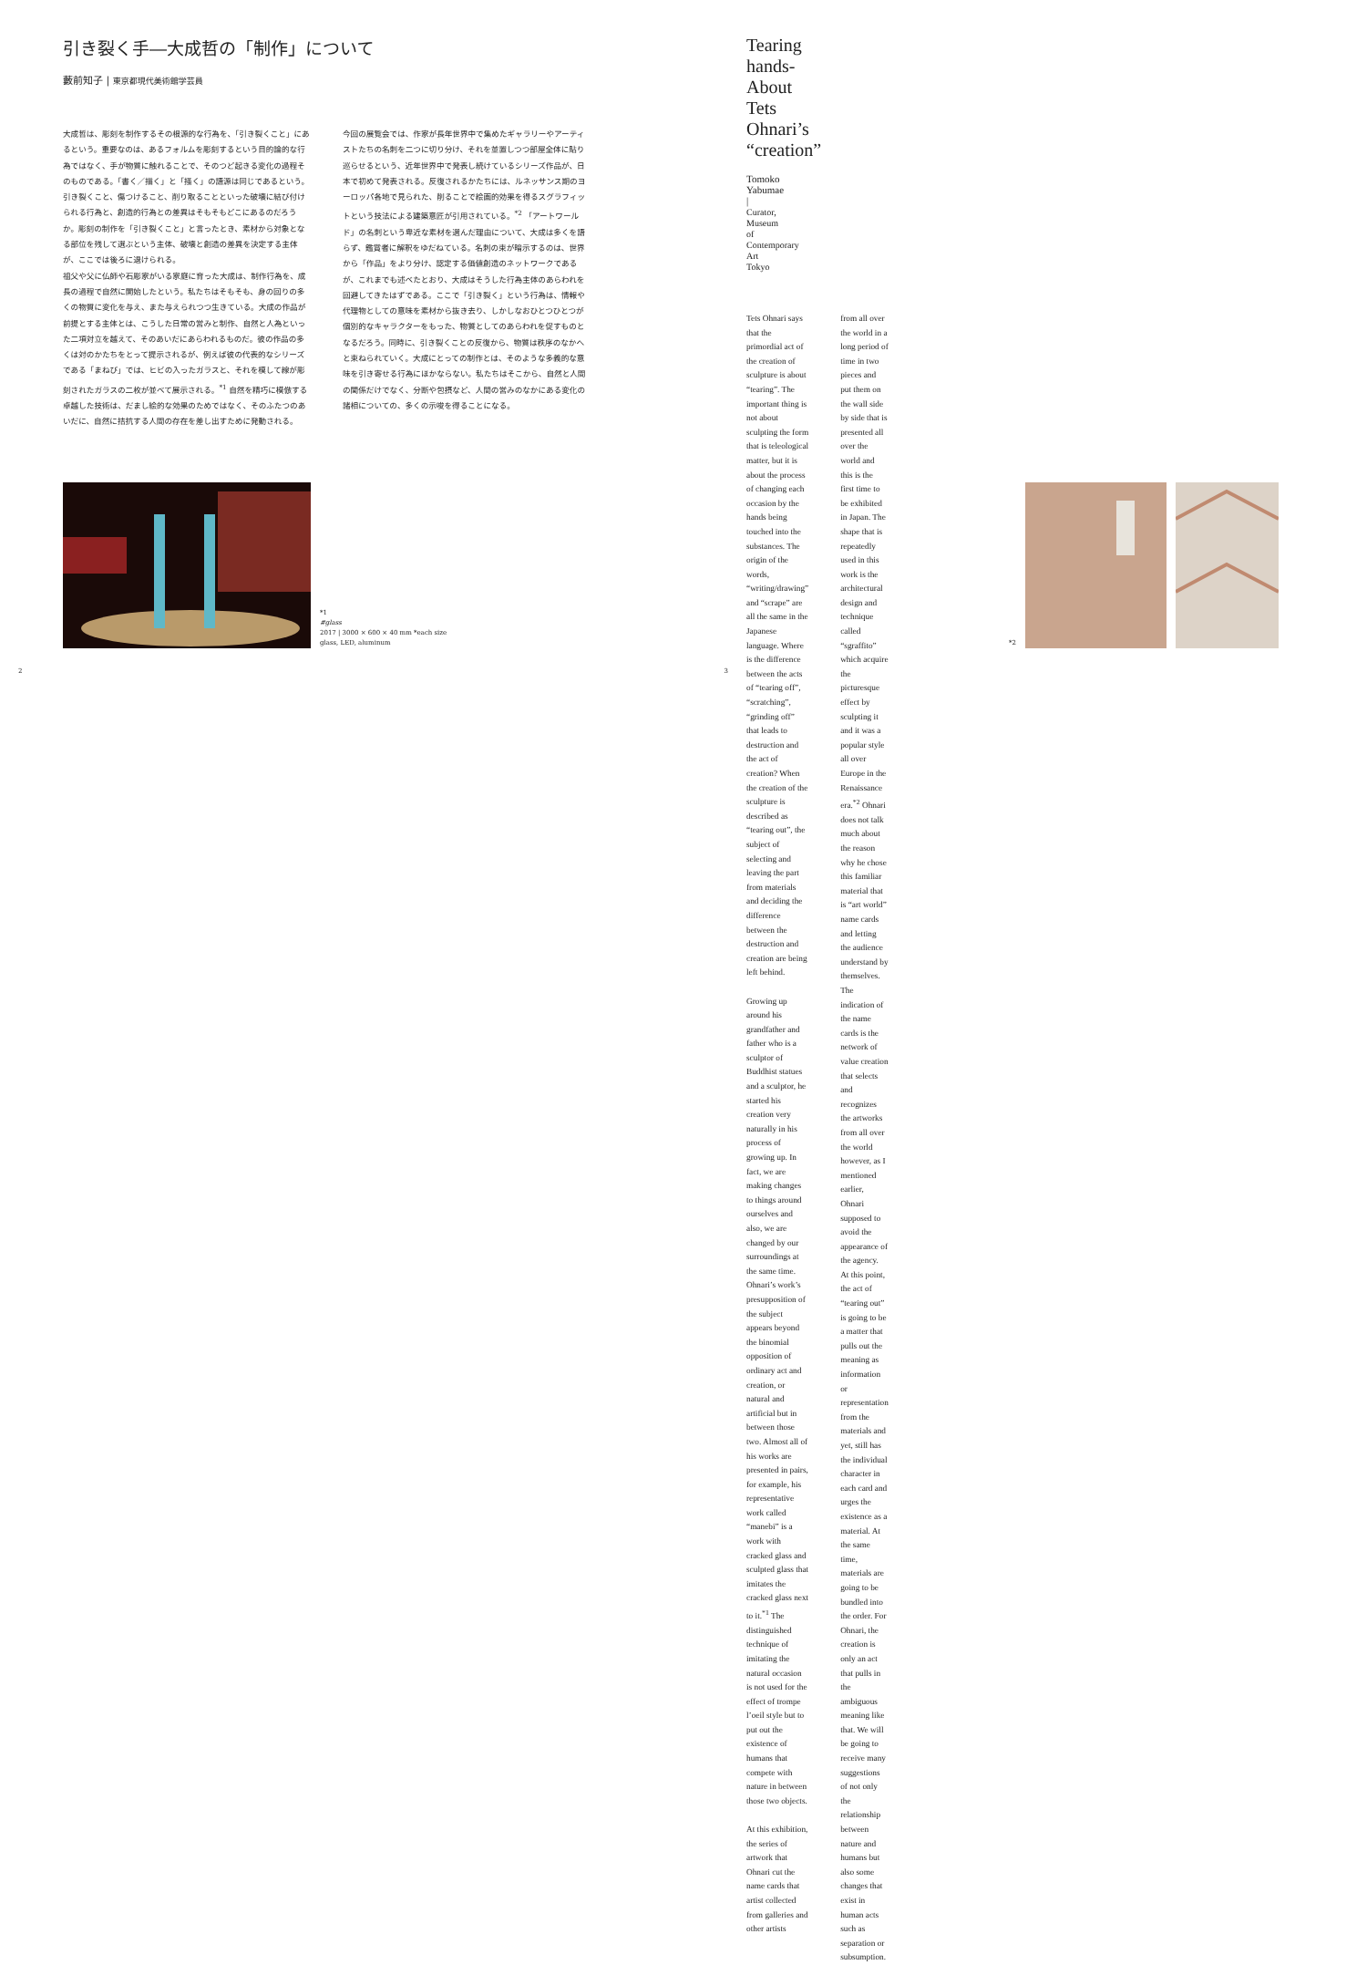引き裂く手―大成哲の「制作」について
藪前知子 | 東京都現代美術館学芸員
大成哲は、彫刻を制作するその根源的な行為を、「引き裂くこと」にあるという。重要なのは、あるフォルムを彫刻するという目的論的な行為ではなく、手が物質に触れることで、そのつど起きる変化の過程そのものである。「書く／描く」と「掻く」の語源は同じであるという。引き裂くこと、傷つけること、削り取ることといった破壊に結び付けられる行為と、創造的行為との差異はそもそもどこにあるのだろうか。彫刻の制作を「引き裂くこと」と言ったとき、素材から対象となる部位を残して選ぶという主体、破壊と創造の差異を決定する主体が、ここでは後ろに退けられる。
祖父や父に仏師や石彫家がいる家庭に育った大成は、制作行為を、成長の過程で自然に開始したという。私たちはそもそも、身の回りの多くの物質に変化を与え、また与えられつつ生きている。大成の作品が前提とする主体とは、こうした日常の営みと制作、自然と人為といった二項対立を越えて、そのあいだにあらわれるものだ。彼の作品の多くは対のかたちをとって提示されるが、例えば彼の代表的なシリーズである「まねび」では、ヒビの入ったガラスと、それを模して線が彫刻されたガラスの二枚が並べて展示される。<sup>*1</sup> 自然を精巧に模倣する卓越した技術は、だまし絵的な効果のためではなく、そのふたつのあいだに、自然に拮抗する人間の存在を差し出すために発動される。
今回の展覧会では、作家が長年世界中で集めたギャラリーやアーティストたちの名刺を二つに切り分け、それを並置しつつ部屋全体に貼り巡らせるという、近年世界中で発表し続けているシリーズ作品が、日本で初めて発表される。反復されるかたちには、ルネッサンス期のヨーロッパ各地で見られた、削ることで絵画的効果を得るスグラフィットという技法による建築意匠が引用されている。<sup>*2</sup> 「アートワールド」の名刺という卑近な素材を選んだ理由について、大成は多くを語らず、鑑賞者に解釈をゆだねている。名刺の束が暗示するのは、世界から「作品」をより分け、認定する価値創造のネットワークであるが、これまでも述べたとおり、大成はそうした行為主体のあらわれを回避してきたはずである。ここで「引き裂く」という行為は、情報や代理物としての意味を素材から抜き去り、しかしなおひとつひとつが個別的なキャラクターをもった、物質としてのあらわれを促すものとなるだろう。同時に、引き裂くことの反復から、物質は秩序のなかへと束ねられていく。大成にとっての制作とは、そのような多義的な意味を引き寄せる行為にほかならない。私たちはそこから、自然と人間の関係だけでなく、分断や包摂など、人間の営みのなかにある変化の諸相についての、多くの示唆を得ることになる。
*1
#glass
2017 | 3000 × 600 × 40 mm *each size
glass, LED, aluminum
2
Tearing hands-About Tets Ohnari’s “creation”
Tomoko Yabumae | Curator, Museum of Contemporary Art Tokyo
Tets Ohnari says that the primordial act of the creation of sculpture is about “tearing”. The important thing is not about sculpting the form that is teleological matter, but it is about the process of changing each occasion by the hands being touched into the substances. The origin of the words, “writing/drawing” and “scrape” are all the same in the Japanese language. Where is the difference between the acts of “tearing off”, “scratching”, “grinding off” that leads to destruction and the act of creation? When the creation of the sculpture is described as “tearing out”, the subject of selecting and leaving the part from materials and deciding the difference between the destruction and creation are being left behind.
Growing up around his grandfather and father who is a sculptor of Buddhist statues and a sculptor, he started his creation very naturally in his process of growing up. In fact, we are making changes to things around ourselves and also, we are changed by our surroundings at the same time. Ohnari’s work’s presupposition of the subject appears beyond the binomial opposition of ordinary act and creation, or natural and artificial but in between those two. Almost all of his works are presented in pairs, for example, his representative work called “manebi” is a work with cracked glass and sculpted glass that imitates the cracked glass next to it.<sup>*1</sup> The distinguished technique of imitating the natural occasion is not used for the effect of trompe l’oeil style but to put out the existence of humans that compete with nature in between those two objects.
At this exhibition, the series of artwork that Ohnari cut the name cards that artist collected from galleries and other artists
from all over the world in a long period of time in two pieces and put them on the wall side by side that is presented all over the world and this is the first time to be exhibited in Japan. The shape that is repeatedly used in this work is the architectural design and technique called “sgraffito” which acquire the picturesque effect by sculpting it and it was a popular style all over Europe in the Renaissance era.<sup>*2</sup> Ohnari does not talk much about the reason why he chose this familiar material that is “art world” name cards and letting the audience understand by themselves. The indication of the name cards is the network of value creation that selects and recognizes the artworks from all over the world however, as I mentioned earlier, Ohnari supposed to avoid the appearance of the agency. At this point, the act of “tearing out” is going to be a matter that pulls out the meaning as information or representation from the materials and yet, still has the individual character in each card and urges the existence as a material. At the same time, materials are going to be bundled into the order. For Ohnari, the creation is only an act that pulls in the ambiguous meaning like that. We will be going to receive many suggestions of not only the relationship between nature and humans but also some changes that exist in human acts such as separation or subsumption.
*2
3